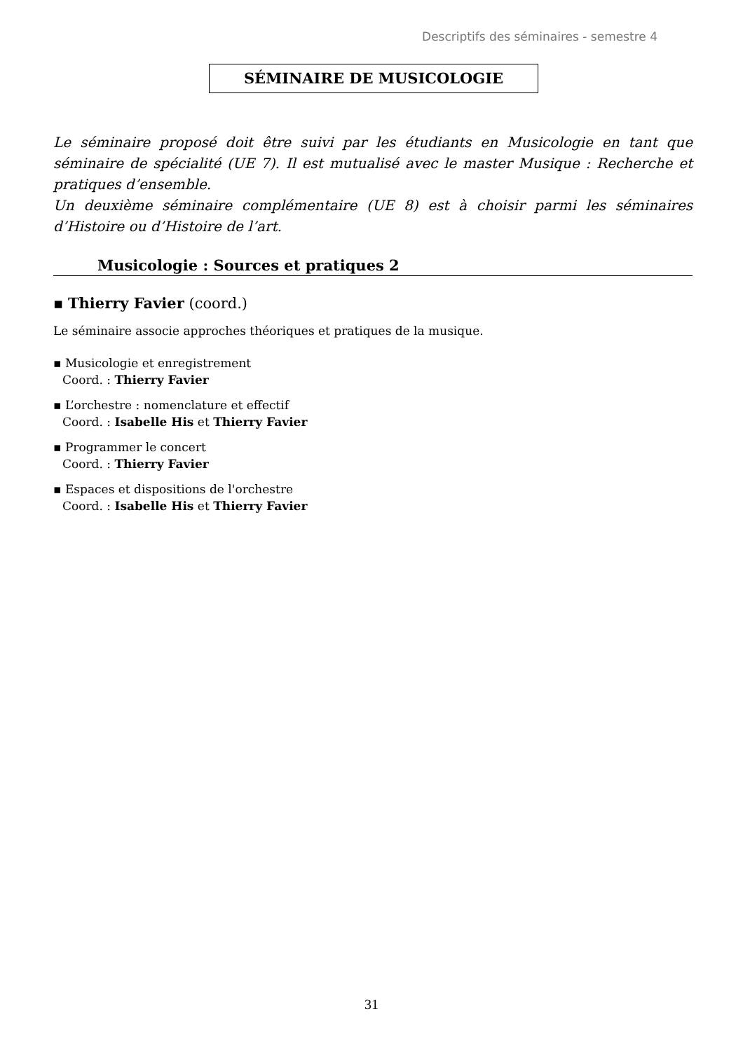Descriptifs des séminaires - semestre 4
SÉMINAIRE DE MUSICOLOGIE
Le séminaire proposé doit être suivi par les étudiants en Musicologie en tant que séminaire de spécialité (UE 7). Il est mutualisé avec le master Musique : Recherche et pratiques d’ensemble.
Un deuxième séminaire complémentaire (UE 8) est à choisir parmi les séminaires d’Histoire ou d’Histoire de l’art.
Musicologie : Sources et pratiques 2
▪ Thierry Favier (coord.)
Le séminaire associe approches théoriques et pratiques de la musique.
▪ Musicologie et enregistrement
Coord. : Thierry Favier
▪ L’orchestre : nomenclature et effectif
Coord. : Isabelle His et Thierry Favier
▪ Programmer le concert
Coord. : Thierry Favier
▪ Espaces et dispositions de l'orchestre
Coord. : Isabelle His et Thierry Favier
31